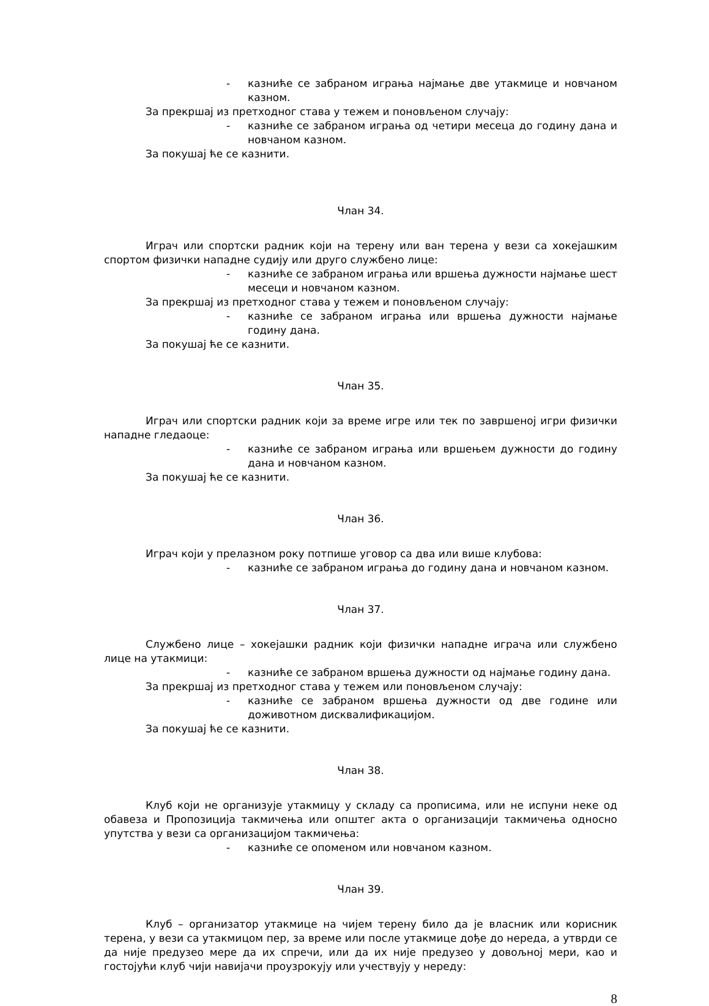- казниће се забраном играња најмање две утакмице и новчаном казном.
За прекршај из претходног става у тежем и поновљеном случају:
- казниће се забраном играња од четири месеца до годину дана и новчаном казном.
За покушај ће се казнити.
Члан 34.
Играч или спортски радник који на терену или ван терена у вези са хокејашким спортом физички нападне судију или друго службено лице:
- казниће се забраном играња или вршења дужности најмање шест месеци и новчаном казном.
За прекршај из претходног става у тежем и поновљеном случају:
- казниће се забраном играња или вршења дужности најмање годину дана.
За покушај ће се казнити.
Члан 35.
Играч или спортски радник који за време игре или тек по завршеној игри физички нападне гледаоце:
- казниће се забраном играња или вршењем дужности до годину дана и новчаном казном.
За покушај ће се казнити.
Члан 36.
Играч који у прелазном року потпише уговор са два или више клубова:
- казниће се забраном играња до годину дана и новчаном казном.
Члан 37.
Службено лице – хокејашки радник који физички нападне играча или службено лице на утакмици:
- казниће се забраном вршења дужности од најмање годину дана.
За прекршај из претходног става у тежем или поновљеном случају:
- казниће се забраном вршења дужности од две године или доживотном дисквалификацијом.
За покушај ће се казнити.
Члан 38.
Клуб који не организује утакмицу у складу са прописима, или не испуни неке од обавеза и Пропозиција такмичења или општег акта о организацији такмичења односно упутства у вези са организацијом такмичења:
- казниће се опоменом или новчаном казном.
Члан 39.
Клуб – организатор утакмице на чијем терену било да је власник или корисник терена, у вези са утакмицом пер, за време или после утакмице дође до нереда, а утврди се да није предузео мере да их спречи, или да их није предузео у довољној мери, као и гостојући клуб чији навијачи проузрокују или учествују у нереду:
8